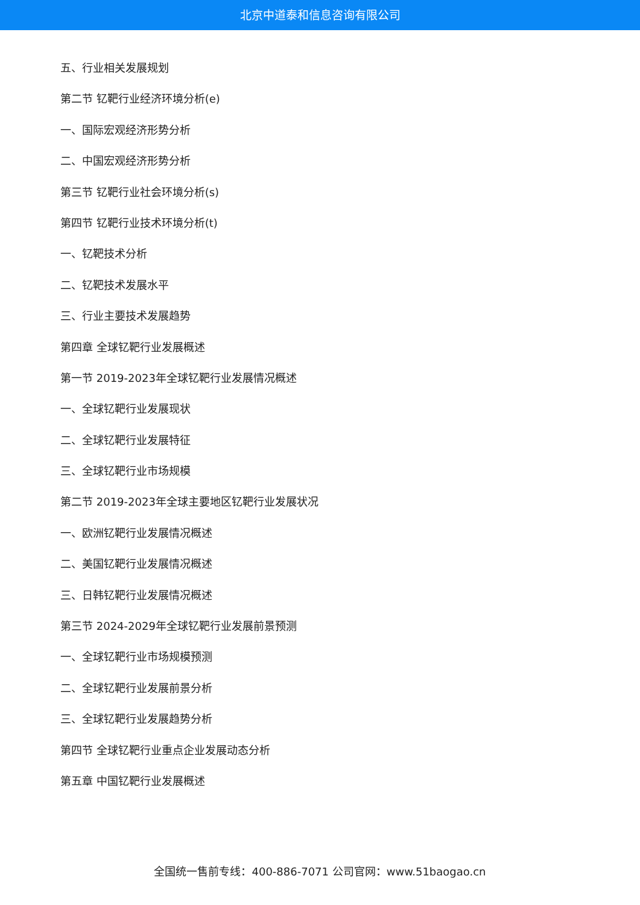北京中道泰和信息咨询有限公司
五、行业相关发展规划
第二节 钇靶行业经济环境分析(e)
一、国际宏观经济形势分析
二、中国宏观经济形势分析
第三节 钇靶行业社会环境分析(s)
第四节 钇靶行业技术环境分析(t)
一、钇靶技术分析
二、钇靶技术发展水平
三、行业主要技术发展趋势
第四章 全球钇靶行业发展概述
第一节 2019-2023年全球钇靶行业发展情况概述
一、全球钇靶行业发展现状
二、全球钇靶行业发展特征
三、全球钇靶行业市场规模
第二节 2019-2023年全球主要地区钇靶行业发展状况
一、欧洲钇靶行业发展情况概述
二、美国钇靶行业发展情况概述
三、日韩钇靶行业发展情况概述
第三节 2024-2029年全球钇靶行业发展前景预测
一、全球钇靶行业市场规模预测
二、全球钇靶行业发展前景分析
三、全球钇靶行业发展趋势分析
第四节 全球钇靶行业重点企业发展动态分析
第五章 中国钇靶行业发展概述
全国统一售前专线：400-886-7071 公司官网：www.51baogao.cn